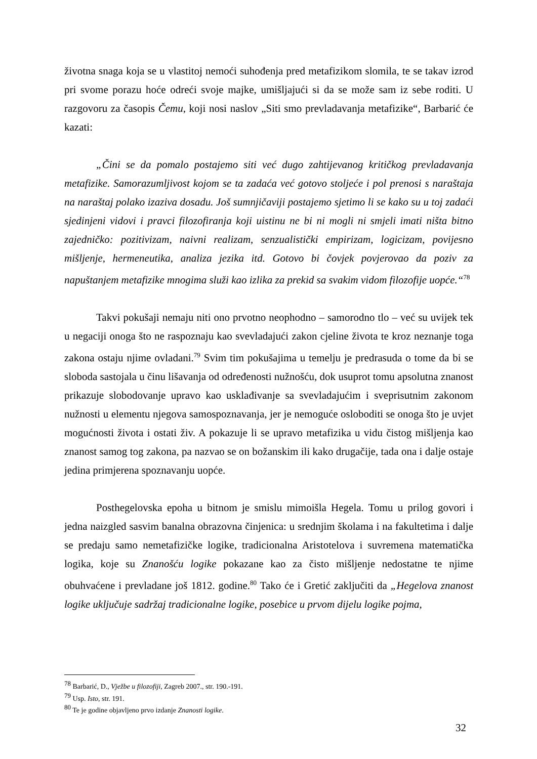životna snaga koja se u vlastitoj nemoći suhođenja pred metafizikom slomila, te se takav izrod pri svome porazu hoće odreći svoje majke, umišljajući si da se može sam iz sebe roditi. U razgovoru za časopis Čemu, koji nosi naslov „Siti smo prevladavanja metafizike“, Barbarić će kazati:
„Čini se da pomalo postajemo siti već dugo zahtijevanog kritičkog prevladavanja metafizike. Samorazumljivost kojom se ta zadaća već gotovo stoljeće i pol prenosi s naraštaja na naraštaj polako izaziva dosadu. Još sumnjičaviji postajemo sjetimo li se kako su u toj zadaći sjedinjeni vidovi i pravci filozofiranja koji uistinu ne bi ni mogli ni smjeli imati ništa bitno zajedničko: pozitivizam, naivni realizam, senzualistički empirizam, logicizam, povijesno mišljenje, hermeneutika, analiza jezika itd. Gotovo bi čovjek povjerovao da poziv za napuštanjem metafizike mnogima služi kao izlika za prekid sa svakim vidom filozofije uopće.“<sup>78</sup>
Takvi pokušaji nemaju niti ono prvotno neophodno – samorodno tlo – već su uvijek tek u negaciji onoga što ne raspoznaju kao svevladajući zakon cjeline života te kroz neznanje toga zakona ostaju njime ovladani.<sup>79</sup> Svim tim pokušajima u temelju je predrasuda o tome da bi se sloboda sastojala u činu lišavanja od određenosti nužnošću, dok usuprot tomu apsolutna znanost prikazuje slobodovanje upravo kao usklađivanje sa svevladajućim i sveprisutnim zakonom nužnosti u elementu njegova samospoznavanja, jer je nemoguće osloboditi se onoga što je uvjet mogućnosti života i ostati živ. A pokazuje li se upravo metafizika u vidu čistog mišljenja kao znanost samog tog zakona, pa nazvao se on božanskim ili kako drugačije, tada ona i dalje ostaje jedina primjerena spoznavanju uopće.
Posthegelovska epoha u bitnom je smislu mimoišla Hegela. Tomu u prilog govori i jedna naizgled sasvim banalna obrazovna činjenica: u srednjim školama i na fakultetima i dalje se predaju samo nemetafizičke logike, tradicionalna Aristotelova i suvremena matematička logika, koje su Znanošću logike pokazane kao za čisto mišljenje nedostatne te njime obuhvaćene i prevladane još 1812. godine.<sup>80</sup> Tako će i Gretić zaključiti da „Hegelova znanost logike uključuje sadržaj tradicionalne logike, posebice u prvom dijelu logike pojma,
<sup>78</sup> Barbarić, D., Vježbe u filozofiji, Zagreb 2007., str. 190.-191.
<sup>79</sup> Usp. Isto, str. 191.
<sup>80</sup> Te je godine objavljeno prvo izdanje Znanosti logike.
32